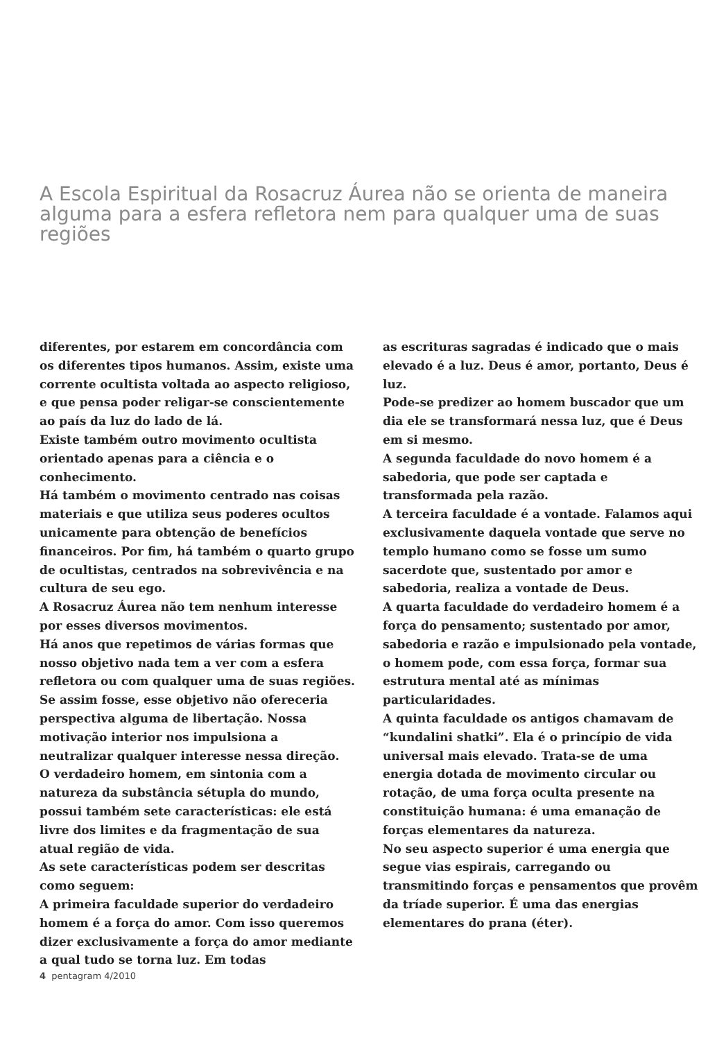A Escola Espiritual da Rosacruz Áurea não se orienta de maneira alguma para a esfera refletora nem para qualquer uma de suas regiões
diferentes, por estarem em concordância com os diferentes tipos humanos. Assim, existe uma corrente ocultista voltada ao aspecto religioso, e que pensa poder religar-se conscientemente ao país da luz do lado de lá.
Existe também outro movimento ocultista orientado apenas para a ciência e o conhecimento.
Há também o movimento centrado nas coisas materiais e que utiliza seus poderes ocultos unicamente para obtenção de benefícios financeiros. Por fim, há também o quarto grupo de ocultistas, centrados na sobrevivência e na cultura de seu ego.
A Rosacruz Áurea não tem nenhum interesse por esses diversos movimentos.
Há anos que repetimos de várias formas que nosso objetivo nada tem a ver com a esfera refletora ou com qualquer uma de suas regiões. Se assim fosse, esse objetivo não ofereceria perspectiva alguma de libertação. Nossa motivação interior nos impulsiona a neutralizar qualquer interesse nessa direção.
O verdadeiro homem, em sintonia com a natureza da substância sétupla do mundo, possui também sete características: ele está livre dos limites e da fragmentação de sua atual região de vida.
As sete características podem ser descritas como seguem:
A primeira faculdade superior do verdadeiro homem é a força do amor. Com isso queremos dizer exclusivamente a força do amor mediante a qual tudo se torna luz. Em todas
as escrituras sagradas é indicado que o mais elevado é a luz. Deus é amor, portanto, Deus é luz.
Pode-se predizer ao homem buscador que um dia ele se transformará nessa luz, que é Deus em si mesmo.
A segunda faculdade do novo homem é a sabedoria, que pode ser captada e transformada pela razão.
A terceira faculdade é a vontade. Falamos aqui exclusivamente daquela vontade que serve no templo humano como se fosse um sumo sacerdote que, sustentado por amor e sabedoria, realiza a vontade de Deus.
A quarta faculdade do verdadeiro homem é a força do pensamento; sustentado por amor, sabedoria e razão e impulsionado pela vontade, o homem pode, com essa força, formar sua estrutura mental até as mínimas particularidades.
A quinta faculdade os antigos chamavam de “kundalini shatki”. Ela é o princípio de vida universal mais elevado. Trata-se de uma energia dotada de movimento circular ou rotação, de uma força oculta presente na constituição humana: é uma emanação de forças elementares da natureza.
No seu aspecto superior é uma energia que segue vias espirais, carregando ou transmitindo forças e pensamentos que provêm da tríade superior. É uma das energias elementares do prana (éter).
4 pentagram 4/2010